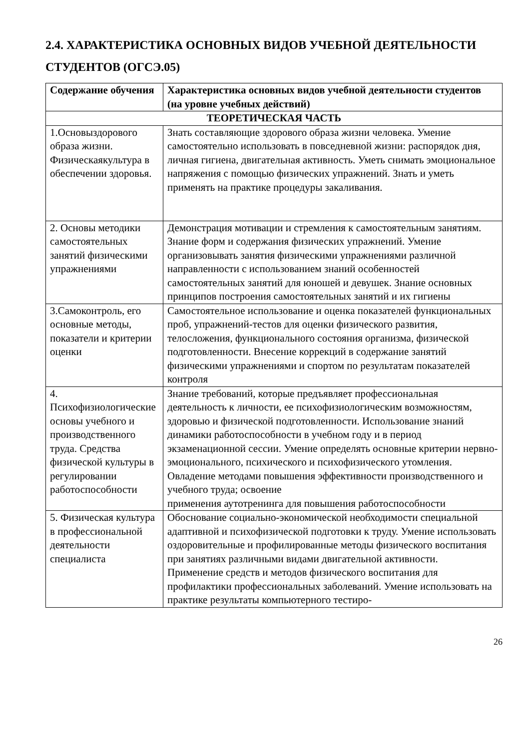2.4. ХАРАКТЕРИСТИКА ОСНОВНЫХ ВИДОВ УЧЕБНОЙ ДЕЯТЕЛЬНОСТИ СТУДЕНТОВ (ОГСЭ.05)
| Содержание обучения | Характеристика основных видов учебной деятельности студентов (на уровне учебных действий) |
| --- | --- |
| ТЕОРЕТИЧЕСКАЯ ЧАСТЬ | |
| 1.Основыздорового образа жизни. Физическаякультура в обеспечении здоровья. | Знать составляющие здорового образа жизни человека. Умение самостоятельно использовать в повседневной жизни: распорядок дня, личная гигиена, двигательная активность. Уметь снимать эмоциональное напряжения с помощью физических упражнений. Знать и уметь применять на практике процедуры закаливания. |
| 2. Основы методики самостоятельных занятий физическими упражнениями | Демонстрация мотивации и стремления к самостоятельным занятиям. Знание форм и содержания физических упражнений. Умение организовывать занятия физическими упражнениями различной направленности с использованием знаний особенностей самостоятельных занятий для юношей и девушек. Знание основных принципов построения самостоятельных занятий и их гигиены |
| 3.Самоконтроль, его основные методы, показатели и критерии оценки | Самостоятельное использование и оценка показателей функциональных проб, упражнений-тестов для оценки физического развития, телосложения, функционального состояния организма, физической подготовленности. Внесение коррекций в содержание занятий физическими упражнениями и спортом по результатам показателей контроля |
| 4. Психофизиологические основы учебного и производственного труда. Средства физической культуры в регулировании работоспособности | Знание требований, которые предъявляет профессиональная деятельность к личности, ее психофизиологическим возможностям, здоровью и физической подготовленности. Использование знаний динамики работоспособности в учебном году и в период экзаменационной сессии. Умение определять основные критерии нервно-эмоционального, психического и психофизического утомления. Овладение методами повышения эффективности производственного и учебного труда; освоение применения аутотренинга для повышения работоспособности |
| 5. Физическая культура в профессиональной деятельности специалиста | Обоснование социально-экономической необходимости специальной адаптивной и психофизической подготовки к труду. Умение использовать оздоровительные и профилированные методы физического воспитания при занятиях различными видами двигательной активности. Применение средств и методов физического воспитания для профилактики профессиональных заболеваний. Умение использовать на практике результаты компьютерного тестиро- |
26